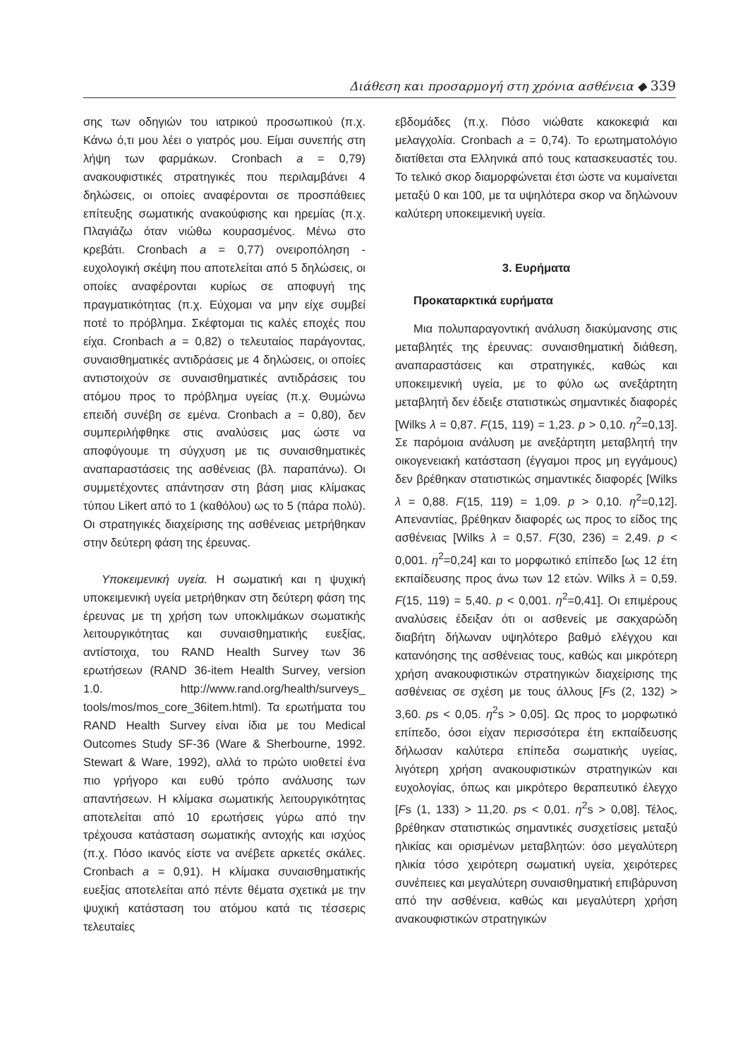Διάθεση και προσαρμογή στη χρόνια ασθένεια ◆ 339
σης των οδηγιών του ιατρικού προσωπικού (π.χ. Κάνω ό,τι μου λέει ο γιατρός μου. Είμαι συνεπής στη λήψη των φαρμάκων. Cronbach a = 0,79) ανακουφιστικές στρατηγικές που περιλαμβάνει 4 δηλώσεις, οι οποίες αναφέρονται σε προσπάθειες επίτευξης σωματικής ανακούφισης και ηρεμίας (π.χ. Πλαγιάζω όταν νιώθω κουρασμένος. Μένω στο κρεβάτι. Cronbach a = 0,77) ονειροπόληση - ευχολογική σκέψη που αποτελείται από 5 δηλώσεις, οι οποίες αναφέρονται κυρίως σε αποφυγή της πραγματικότητας (π.χ. Εύχομαι να μην είχε συμβεί ποτέ το πρόβλημα. Σκέφτομαι τις καλές εποχές που είχα. Cronbach a = 0,82) ο τελευταίος παράγοντας, συναισθηματικές αντιδράσεις με 4 δηλώσεις, οι οποίες αντιστοιχούν σε συναισθηματικές αντιδράσεις του ατόμου προς το πρόβλημα υγείας (π.χ. Θυμώνω επειδή συνέβη σε εμένα. Cronbach a = 0,80), δεν συμπεριλήφθηκε στις αναλύσεις μας ώστε να αποφύγουμε τη σύγχυση με τις συναισθηματικές αναπαραστάσεις της ασθένειας (βλ. παραπάνω). Οι συμμετέχοντες απάντησαν στη βάση μιας κλίμακας τύπου Likert από το 1 (καθόλου) ως το 5 (πάρα πολύ). Οι στρατηγικές διαχείρισης της ασθένειας μετρήθηκαν στην δεύτερη φάση της έρευνας.
Υποκειμενική υγεία. Η σωματική και η ψυχική υποκειμενική υγεία μετρήθηκαν στη δεύτερη φάση της έρευνας με τη χρήση των υποκλιμάκων σωματικής λειτουργικότητας και συναισθηματικής ευεξίας, αντίστοιχα, του RAND Health Survey των 36 ερωτήσεων (RAND 36-item Health Survey, version 1.0. http://www.rand.org/health/surveys_ tools/mos/mos_core_36item.html). Τα ερωτήματα του RAND Health Survey είναι ίδια με του Medical Outcomes Study SF-36 (Ware & Sherbourne, 1992. Stewart & Ware, 1992), αλλά το πρώτο υιοθετεί ένα πιο γρήγορο και ευθύ τρόπο ανάλυσης των απαντήσεων. Η κλίμακα σωματικής λειτουργικότητας αποτελείται από 10 ερωτήσεις γύρω από την τρέχουσα κατάσταση σωματικής αντοχής και ισχύος (π.χ. Πόσο ικανός είστε να ανέβετε αρκετές σκάλες. Cronbach a = 0,91). Η κλίμακα συναισθηματικής ευεξίας αποτελείται από πέντε θέματα σχετικά με την ψυχική κατάσταση του ατόμου κατά τις τέσσερις τελευταίες
εβδομάδες (π.χ. Πόσο νιώθατε κακοκεφιά και μελαγχολία. Cronbach a = 0,74). Το ερωτηματολόγιο διατίθεται στα Ελληνικά από τους κατασκευαστές του. Το τελικό σκορ διαμορφώνεται έτσι ώστε να κυμαίνεται μεταξύ 0 και 100, με τα υψηλότερα σκορ να δηλώνουν καλύτερη υποκειμενική υγεία.
3. Ευρήματα
Προκαταρκτικά ευρήματα
Μια πολυπαραγοντική ανάλυση διακύμανσης στις μεταβλητές της έρευνας: συναισθηματική διάθεση, αναπαραστάσεις και στρατηγικές, καθώς και υποκειμενική υγεία, με το φύλο ως ανεξάρτητη μεταβλητή δεν έδειξε στατιστικώς σημαντικές διαφορές [Wilks λ = 0,87. F(15, 119) = 1,23. p > 0,10. η<sup>2</sup>=0,13]. Σε παρόμοια ανάλυση με ανεξάρτητη μεταβλητή την οικογενειακή κατάσταση (έγγαμοι προς μη εγγάμους) δεν βρέθηκαν στατιστικώς σημαντικές διαφορές [Wilks λ = 0,88. F(15, 119) = 1,09. p > 0,10. η<sup>2</sup>=0,12]. Απεναντίας, βρέθηκαν διαφορές ως προς το είδος της ασθένειας [Wilks λ = 0,57. F(30, 236) = 2,49. p < 0,001. η<sup>2</sup>=0,24] και το μορφωτικό επίπεδο [ως 12 έτη εκπαίδευσης προς άνω των 12 ετών. Wilks λ = 0,59. F(15, 119) = 5,40. p < 0,001. η<sup>2</sup>=0,41]. Οι επιμέρους αναλύσεις έδειξαν ότι οι ασθενείς με σακχαρώδη διαβήτη δήλωναν υψηλότερο βαθμό ελέγχου και κατανόησης της ασθένειας τους, καθώς και μικρότερη χρήση ανακουφιστικών στρατηγικών διαχείρισης της ασθένειας σε σχέση με τους άλλους [Fs (2, 132) > 3,60. ps < 0,05. η<sup>2</sup>s > 0,05]. Ως προς το μορφωτικό επίπεδο, όσοι είχαν περισσότερα έτη εκπαίδευσης δήλωσαν καλύτερα επίπεδα σωματικής υγείας, λιγότερη χρήση ανακουφιστικών στρατηγικών και ευχολογίας, όπως και μικρότερο θεραπευτικό έλεγχο [Fs (1, 133) > 11,20. ps < 0,01. η<sup>2</sup>s > 0,08]. Τέλος, βρέθηκαν στατιστικώς σημαντικές συσχετίσεις μεταξύ ηλικίας και ορισμένων μεταβλητών: όσο μεγαλύτερη ηλικία τόσο χειρότερη σωματική υγεία, χειρότερες συνέπειες και μεγαλύτερη συναισθηματική επιβάρυνση από την ασθένεια, καθώς και μεγαλύτερη χρήση ανακουφιστικών στρατηγικών